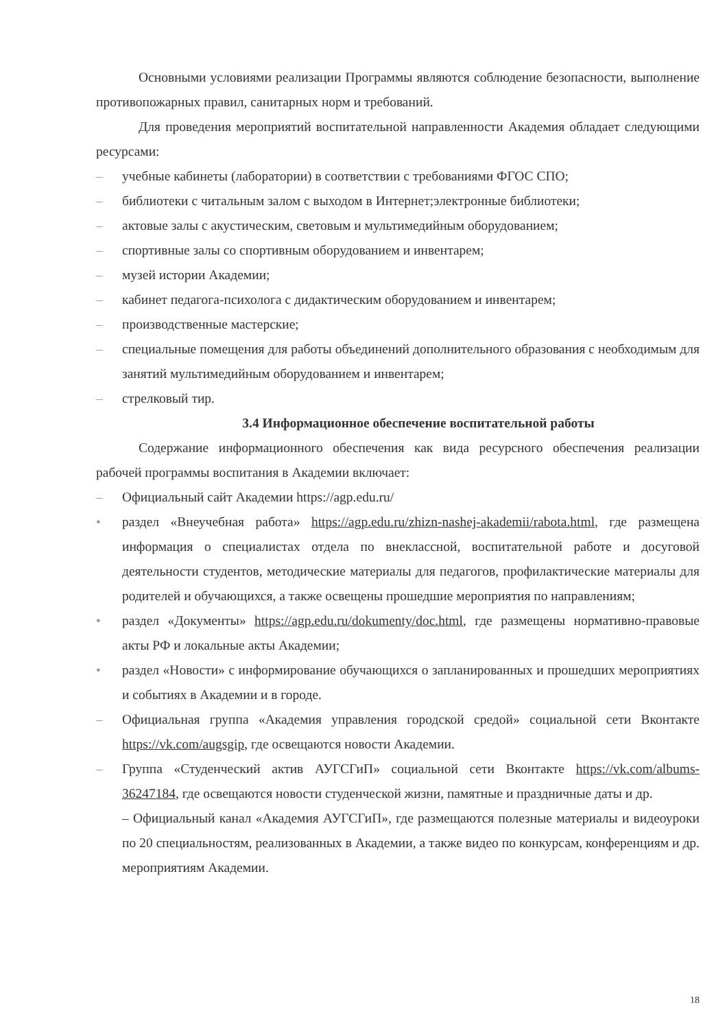Основными условиями реализации Программы являются соблюдение безопасности, выполнение противопожарных правил, санитарных норм и требований.
Для проведения мероприятий воспитательной направленности Академия обладает следующими ресурсами:
– учебные кабинеты (лаборатории) в соответствии с требованиями ФГОС СПО;
– библиотеки с читальным залом с выходом в Интернет;электронные библиотеки;
– актовые залы с акустическим, световым и мультимедийным оборудованием;
– спортивные залы со спортивным оборудованием и инвентарем;
– музей истории Академии;
– кабинет педагога-психолога с дидактическим оборудованием и инвентарем;
– производственные мастерские;
– специальные помещения для работы объединений дополнительного образования с необходимым для занятий мультимедийным оборудованием и инвентарем;
– стрелковый тир.
3.4 Информационное обеспечение воспитательной работы
Содержание информационного обеспечения как вида ресурсного обеспечения реализации рабочей программы воспитания в Академии включает:
– Официальный сайт Академии https://agp.edu.ru/
• раздел «Внеучебная работа» https://agp.edu.ru/zhizn-nashej-akademii/rabota.html, где размещена информация о специалистах отдела по внеклассной, воспитательной работе и досуговой деятельности студентов, методические материалы для педагогов, профилактические материалы для родителей и обучающихся, а также освещены прошедшие мероприятия по направлениям;
• раздел «Документы» https://agp.edu.ru/dokumenty/doc.html, где размещены нормативно-правовые акты РФ и локальные акты Академии;
• раздел «Новости» с информирование обучающихся о запланированных и прошедших мероприятиях и событиях в Академии и в городе.
– Официальная группа «Академия управления городской средой» социальной сети Вконтакте https://vk.com/augsgip, где освещаются новости Академии.
– Группа «Студенческий актив АУГСГиП» социальной сети Вконтакте https://vk.com/albums-36247184, где освещаются новости студенческой жизни, памятные и праздничные даты и др.
– Официальный канал «Академия АУГСГиП», где размещаются полезные материалы и видеоуроки по 20 специальностям, реализованных в Академии, а также видео по конкурсам, конференциям и др. мероприятиям Академии.
18